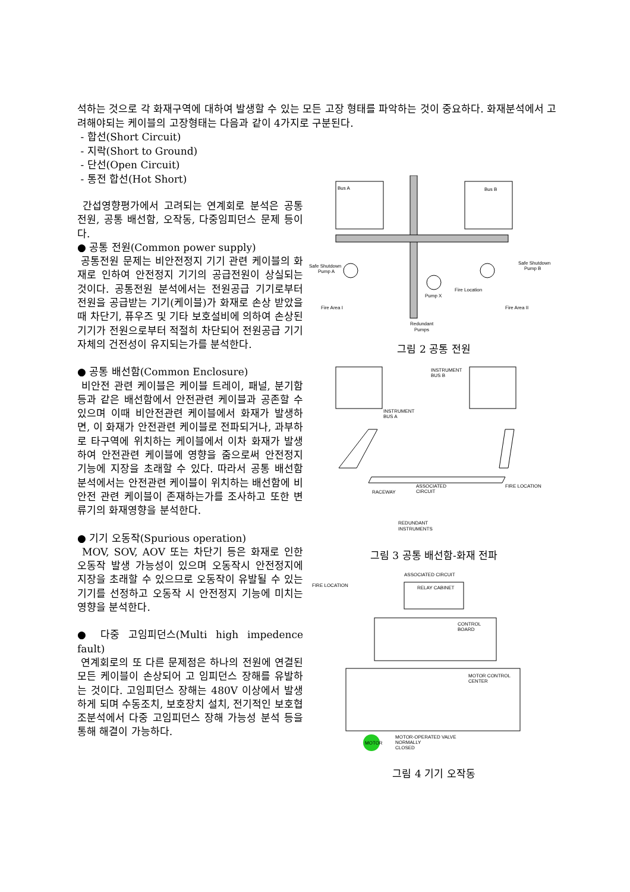석하는 것으로 각 화재구역에 대하여 발생할 수 있는 모든 고장 형태를 파악하는 것이 중요하다. 화재분석에서 고려해야되는 케이블의 고장형태는 다음과 같이 4가지로 구분된다.
- 합선(Short Circuit)
- 지락(Short to Ground)
- 단선(Open Circuit)
- 통전 합선(Hot Short)
간섭영향평가에서 고려되는 연계회로 분석은 공통 전원, 공통 배선함, 오작동, 다중임피던스 문제 등이다.
● 공통 전원(Common power supply)
공통전원 문제는 비안전정지 기기 관련 케이블의 화재로 인하여 안전정지 기기의 공급전원이 상실되는 것이다. 공통전원 분석에서는 전원공급 기기로부터 전원을 공급받는 기기(케이블)가 화재로 손상 받았을 때 차단기, 퓨우즈 및 기타 보호설비에 의하여 손상된 기기가 전원으로부터 적절히 차단되어 전원공급 기기 자체의 건전성이 유지되는가를 분석한다.
● 공통 배선함(Common Enclosure)
비안전 관련 케이블은 케이블 트레이, 패널, 분기함 등과 같은 배선함에서 안전관련 케이블과 공존할 수 있으며 이때 비안전관련 케이블에서 화재가 발생하면, 이 화재가 안전관련 케이블로 전파되거나, 과부하로 타구역에 위치하는 케이블에서 이차 화재가 발생하여 안전관련 케이블에 영향을 줌으로써 안전정지 기능에 지장을 초래할 수 있다. 따라서 공통 배선함 분석에서는 안전관련 케이블이 위치하는 배선함에 비안전 관련 케이블이 존재하는가를 조사하고 또한 변류기의 화재영향을 분석한다.
● 기기 오동작(Spurious operation)
MOV, SOV, AOV 또는 차단기 등은 화재로 인한 오동작 발생 가능성이 있으며 오동작시 안전정지에 지장을 초래할 수 있으므로 오동작이 유발될 수 있는 기기를 선정하고 오동작 시 안전정지 기능에 미치는 영향을 분석한다.
● 다중 고임피던스(Multi high impedence fault)
연계회로의 또 다른 문제점은 하나의 전원에 연결된 모든 케이블이 손상되어 고 임피던스 장해를 유발하는 것이다. 고임피던스 장해는 480V 이상에서 발생하게 되며 수동조치, 보호장치 설치, 전기적인 보호협조분석에서 다중 고임피던스 장해 가능성 분석 등을 통해 해결이 가능하다.
Bus A
Bus B
Safe Shutdown
Pump A
Safe Shutdown
Pump B
Pump X
Fire Location
Fire Area I
Fire Area II
Redundant
Pumps
그림 2 공통 전원
INSTRUMENT
BUS B
INSTRUMENT
BUS A
RACEWAY
ASSOCIATED
CIRCUIT
FIRE LOCATION
REDUNDANT
INSTRUMENTS
그림 3 공통 배선함-화재 전파
ASSOCIATED CIRCUIT
FIRE LOCATION
RELAY CABINET
CONTROL
BOARD
MOTOR CONTROL
CENTER
MOTOR
MOTOR-OPERATED VALVE
NORMALLY
CLOSED
그림 4 기기 오작동